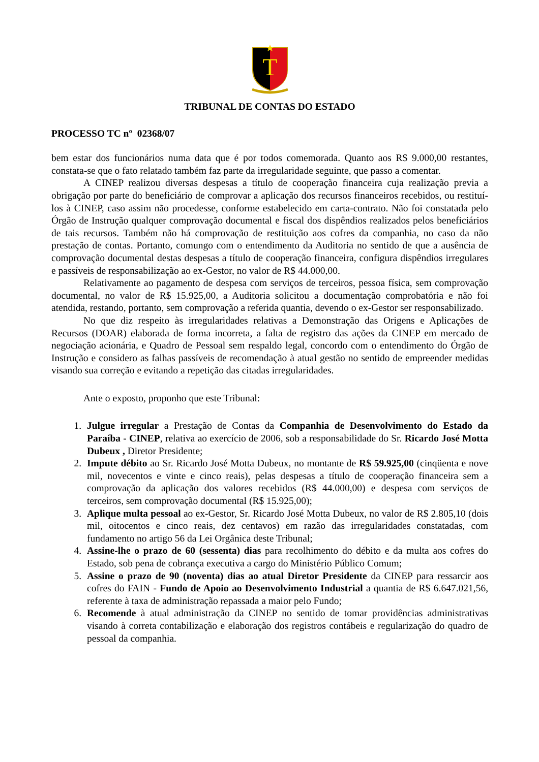T
TRIBUNAL DE CONTAS DO ESTADO
PROCESSO TC nº 02368/07
bem estar dos funcionários numa data que é por todos comemorada. Quanto aos R$ 9.000,00 restantes, constata-se que o fato relatado também faz parte da irregularidade seguinte, que passo a comentar.
A CINEP realizou diversas despesas a título de cooperação financeira cuja realização previa a obrigação por parte do beneficiário de comprovar a aplicação dos recursos financeiros recebidos, ou restituí-los à CINEP, caso assim não procedesse, conforme estabelecido em carta-contrato. Não foi constatada pelo Órgão de Instrução qualquer comprovação documental e fiscal dos dispêndios realizados pelos beneficiários de tais recursos. Também não há comprovação de restituição aos cofres da companhia, no caso da não prestação de contas. Portanto, comungo com o entendimento da Auditoria no sentido de que a ausência de comprovação documental destas despesas a título de cooperação financeira, configura dispêndios irregulares e passíveis de responsabilização ao ex-Gestor, no valor de R$ 44.000,00.
Relativamente ao pagamento de despesa com serviços de terceiros, pessoa física, sem comprovação documental, no valor de R$ 15.925,00, a Auditoria solicitou a documentação comprobatória e não foi atendida, restando, portanto, sem comprovação a referida quantia, devendo o ex-Gestor ser responsabilizado.
No que diz respeito às irregularidades relativas a Demonstração das Origens e Aplicações de Recursos (DOAR) elaborada de forma incorreta, a falta de registro das ações da CINEP em mercado de negociação acionária, e Quadro de Pessoal sem respaldo legal, concordo com o entendimento do Órgão de Instrução e considero as falhas passíveis de recomendação à atual gestão no sentido de empreender medidas visando sua correção e evitando a repetição das citadas irregularidades.
Ante o exposto, proponho que este Tribunal:
1. Julgue irregular a Prestação de Contas da Companhia de Desenvolvimento do Estado da Paraíba - CINEP, relativa ao exercício de 2006, sob a responsabilidade do Sr. Ricardo José Motta Dubeux , Diretor Presidente;
2. Impute débito ao Sr. Ricardo José Motta Dubeux, no montante de R$ 59.925,00 (cinqüenta e nove mil, novecentos e vinte e cinco reais), pelas despesas a título de cooperação financeira sem a comprovação da aplicação dos valores recebidos (R$ 44.000,00) e despesa com serviços de terceiros, sem comprovação documental (R$ 15.925,00);
3. Aplique multa pessoal ao ex-Gestor, Sr. Ricardo José Motta Dubeux, no valor de R$ 2.805,10 (dois mil, oitocentos e cinco reais, dez centavos) em razão das irregularidades constatadas, com fundamento no artigo 56 da Lei Orgânica deste Tribunal;
4. Assine-lhe o prazo de 60 (sessenta) dias para recolhimento do débito e da multa aos cofres do Estado, sob pena de cobrança executiva a cargo do Ministério Público Comum;
5. Assine o prazo de 90 (noventa) dias ao atual Diretor Presidente da CINEP para ressarcir aos cofres do FAIN - Fundo de Apoio ao Desenvolvimento Industrial a quantia de R$ 6.647.021,56, referente à taxa de administração repassada a maior pelo Fundo;
6. Recomende à atual administração da CINEP no sentido de tomar providências administrativas visando à correta contabilização e elaboração dos registros contábeis e regularização do quadro de pessoal da companhia.